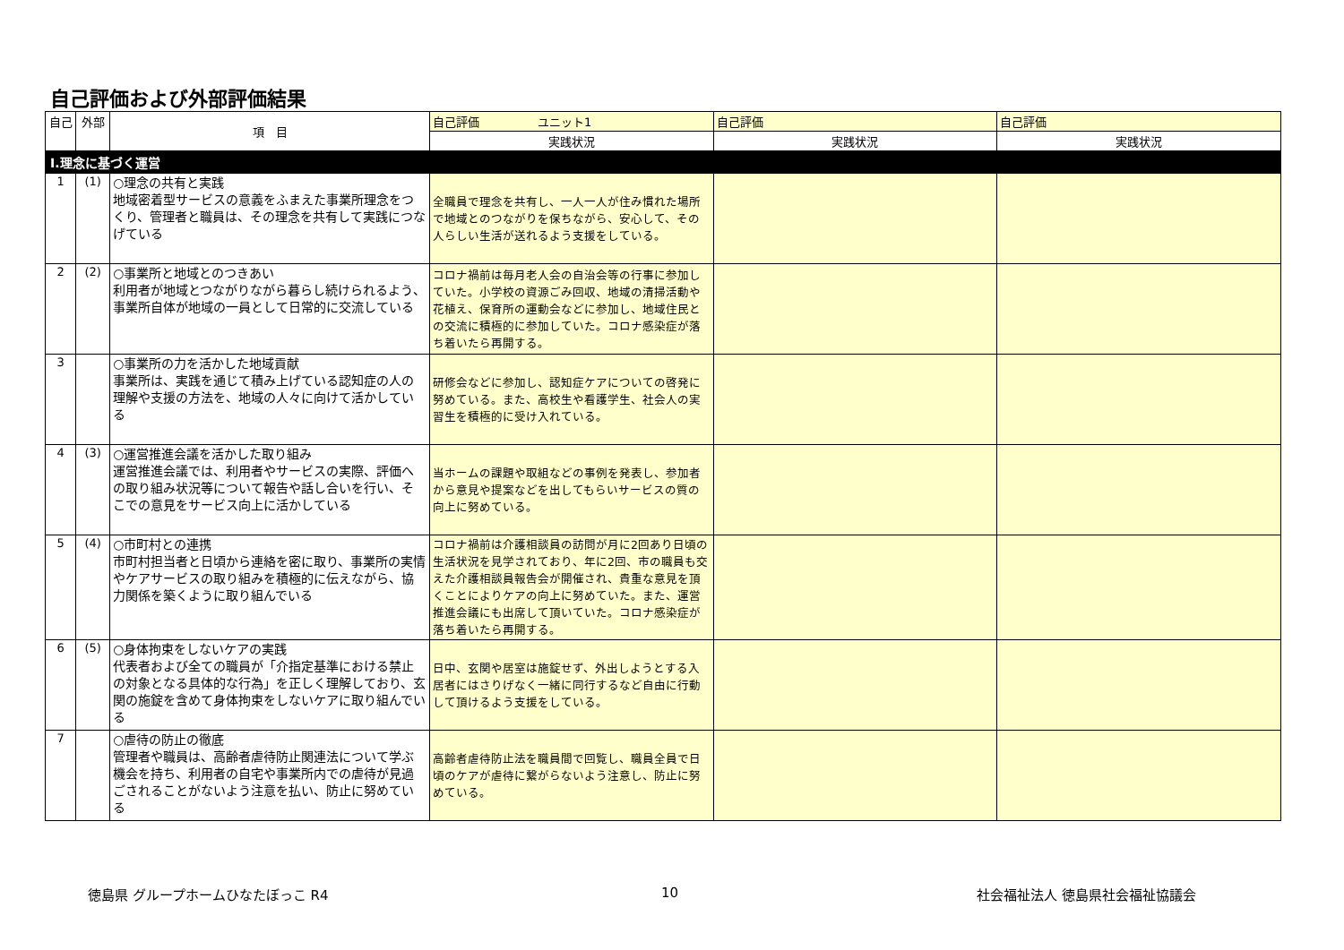自己評価および外部評価結果
| 自己 | 外部 | 項 目 | 自己評価 ユニット1 | 自己評価 | 自己評価 |
| --- | --- | --- | --- | --- | --- |
| | | | 実践状況 | 実践状況 | 実践状況 |
| Ⅰ.理念に基づく運営 | | | | | |
| 1 | (1) | ○理念の共有と実践 地域密着型サービスの意義をふまえた事業所理念をつくり、管理者と職員は、その理念を共有して実践につなげている | 全職員で理念を共有し、一人一人が住み慣れた場所で地域とのつながりを保ちながら、安心して、その人らしい生活が送れるよう支援をしている。 | | |
| 2 | (2) | ○事業所と地域とのつきあい 利用者が地域とつながりながら暮らし続けられるよう、事業所自体が地域の一員として日常的に交流している | コロナ禍前は毎月老人会の自治会等の行事に参加していた。小学校の資源ごみ回収、地域の清掃活動や花植え、保育所の運動会などに参加し、地域住民との交流に積極的に参加していた。コロナ感染症が落ち着いたら再開する。 | | |
| 3 | | ○事業所の力を活かした地域貢献 事業所は、実践を通じて積み上げている認知症の人の理解や支援の方法を、地域の人々に向けて活かしている | 研修会などに参加し、認知症ケアについての啓発に努めている。また、高校生や看護学生、社会人の実習生を積極的に受け入れている。 | | |
| 4 | (3) | ○運営推進会議を活かした取り組み 運営推進会議では、利用者やサービスの実際、評価への取り組み状況等について報告や話し合いを行い、そこでの意見をサービス向上に活かしている | 当ホームの課題や取組などの事例を発表し、参加者から意見や提案などを出してもらいサービスの質の向上に努めている。 | | |
| 5 | (4) | ○市町村との連携 市町村担当者と日頃から連絡を密に取り、事業所の実情やケアサービスの取り組みを積極的に伝えながら、協力関係を築くように取り組んでいる | コロナ禍前は介護相談員の訪問が月に2回あり日頃の生活状況を見学されており、年に2回、市の職員も交えた介護相談員報告会が開催され、貴重な意見を頂くことによりケアの向上に努めていた。また、運営推進会議にも出席して頂いていた。コロナ感染症が落ち着いたら再開する。 | | |
| 6 | (5) | ○身体拘束をしないケアの実践 代表者および全ての職員が「介指定基準における禁止の対象となる具体的な行為」を正しく理解しており、玄関の施錠を含めて身体拘束をしないケアに取り組んでいる | 日中、玄関や居室は施錠せず、外出しようとする入居者にはさりげなく一緒に同行するなど自由に行動して頂けるよう支援をしている。 | | |
| 7 | | ○虐待の防止の徹底 管理者や職員は、高齢者虐待防止関連法について学ぶ機会を持ち、利用者の自宅や事業所内での虐待が見過ごされることがないよう注意を払い、防止に努めている | 高齢者虐待防止法を職員間で回覧し、職員全員で日頃のケアが虐待に繋がらないよう注意し、防止に努めている。 | | |
徳島県 グループホームひなたぼっこ R4
10 社会福祉法人 徳島県社会福祉協議会